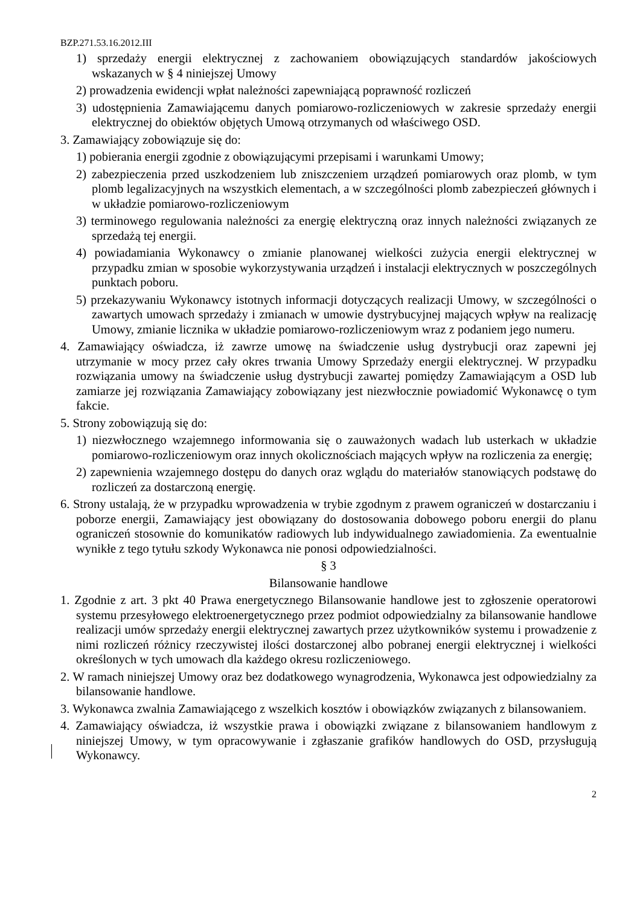BZP.271.53.16.2012.III
1) sprzedaży energii elektrycznej z zachowaniem obowiązujących standardów jakościowych wskazanych w § 4 niniejszej Umowy
2) prowadzenia ewidencji wpłat należności zapewniającą poprawność rozliczeń
3) udostępnienia Zamawiającemu danych pomiarowo-rozliczeniowych w zakresie sprzedaży energii elektrycznej do obiektów objętych Umową otrzymanych od właściwego OSD.
3. Zamawiający zobowiązuje się do:
1) pobierania energii zgodnie z obowiązującymi przepisami i warunkami Umowy;
2) zabezpieczenia przed uszkodzeniem lub zniszczeniem urządzeń pomiarowych oraz plomb, w tym plomb legalizacyjnych na wszystkich elementach, a w szczególności plomb zabezpieczeń głównych i w układzie pomiarowo-rozliczeniowym
3) terminowego regulowania należności za energię elektryczną oraz innych należności związanych ze sprzedażą tej energii.
4) powiadamiania Wykonawcy o zmianie planowanej wielkości zużycia energii elektrycznej w przypadku zmian w sposobie wykorzystywania urządzeń i instalacji elektrycznych w poszczególnych punktach poboru.
5) przekazywaniu Wykonawcy istotnych informacji dotyczących realizacji Umowy, w szczególności o zawartych umowach sprzedaży i zmianach w umowie dystrybucyjnej mających wpływ na realizację Umowy, zmianie licznika w układzie pomiarowo-rozliczeniowym wraz z podaniem jego numeru.
4. Zamawiający oświadcza, iż zawrze umowę na świadczenie usług dystrybucji oraz zapewni jej utrzymanie w mocy przez cały okres trwania Umowy Sprzedaży energii elektrycznej. W przypadku rozwiązania umowy na świadczenie usług dystrybucji zawartej pomiędzy Zamawiającym a OSD lub zamiarze jej rozwiązania Zamawiający zobowiązany jest niezwłocznie powiadomić Wykonawcę o tym fakcie.
5. Strony zobowiązują się do:
1) niezwłocznego wzajemnego informowania się o zauważonych wadach lub usterkach w układzie pomiarowo-rozliczeniowym oraz innych okolicznościach mających wpływ na rozliczenia za energię;
2) zapewnienia wzajemnego dostępu do danych oraz wglądu do materiałów stanowiących podstawę do rozliczeń za dostarczoną energię.
6. Strony ustalają, że w przypadku wprowadzenia w trybie zgodnym z prawem ograniczeń w dostarczaniu i poborze energii, Zamawiający jest obowiązany do dostosowania dobowego poboru energii do planu ograniczeń stosownie do komunikatów radiowych lub indywidualnego zawiadomienia. Za ewentualnie wynikłe z tego tytułu szkody Wykonawca nie ponosi odpowiedzialności.
§ 3
Bilansowanie handlowe
1. Zgodnie z art. 3 pkt 40 Prawa energetycznego Bilansowanie handlowe jest to zgłoszenie operatorowi systemu przesyłowego elektroenergetycznego przez podmiot odpowiedzialny za bilansowanie handlowe realizacji umów sprzedaży energii elektrycznej zawartych przez użytkowników systemu i prowadzenie z nimi rozliczeń różnicy rzeczywistej ilości dostarczonej albo pobranej energii elektrycznej i wielkości określonych w tych umowach dla każdego okresu rozliczeniowego.
2. W ramach niniejszej Umowy oraz bez dodatkowego wynagrodzenia, Wykonawca jest odpowiedzialny za bilansowanie handlowe.
3. Wykonawca zwalnia Zamawiającego z wszelkich kosztów i obowiązków związanych z bilansowaniem.
4. Zamawiający oświadcza, iż wszystkie prawa i obowiązki związane z bilansowaniem handlowym z niniejszej Umowy, w tym opracowywanie i zgłaszanie grafików handlowych do OSD, przysługują Wykonawcy.
2